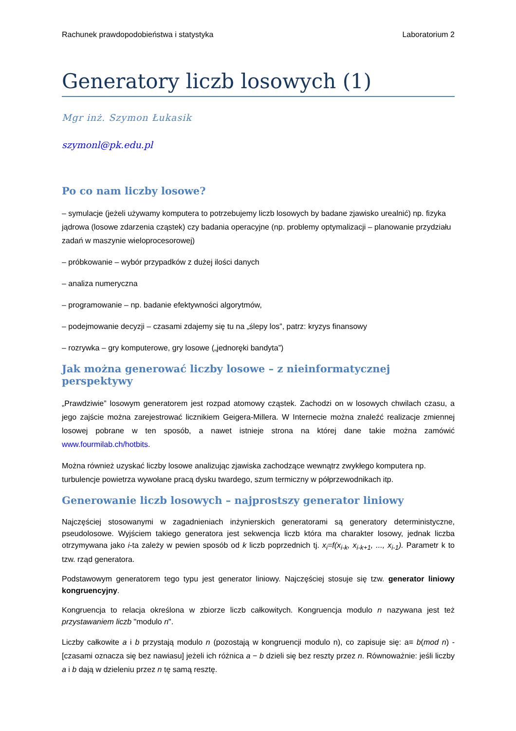Rachunek prawdopodobieństwa i statystyka Laboratorium 2
Generatory liczb losowych (1)
Mgr inż. Szymon Łukasik
szymonl@pk.edu.pl
Po co nam liczby losowe?
– symulacje (jeżeli używamy komputera to potrzebujemy liczb losowych by badane zjawisko urealnić) np. fizyka jądrowa (losowe zdarzenia cząstek) czy badania operacyjne (np. problemy optymalizacji – planowanie przydziału zadań w maszynie wieloprocesorowej)
– próbkowanie – wybór przypadków z dużej ilości danych
– analiza numeryczna
– programowanie – np. badanie efektywności algorytmów,
– podejmowanie decyzji – czasami zdajemy się tu na „ślepy los”, patrz: kryzys finansowy
– rozrywka – gry komputerowe, gry losowe („jednoręki bandyta”)
Jak można generować liczby losowe – z nieinformatycznej perspektywy
„Prawdziwie” losowym generatorem jest rozpad atomowy cząstek. Zachodzi on w losowych chwilach czasu, a jego zajście można zarejestrować licznikiem Geigera-Millera. W Internecie można znaleźć realizacje zmiennej losowej pobrane w ten sposób, a nawet istnieje strona na której dane takie można zamówić www.fourmilab.ch/hotbits.
Można również uzyskać liczby losowe analizując zjawiska zachodzące wewnątrz zwykłego komputera np. turbulencje powietrza wywołane pracą dysku twardego, szum termiczny w półprzewodnikach itp.
Generowanie liczb losowych – najprostszy generator liniowy
Najczęściej stosowanymi w zagadnieniach inżynierskich generatorami są generatory deterministyczne, pseudolosowe. Wyjściem takiego generatora jest sekwencja liczb która ma charakter losowy, jednak liczba otrzymywana jako i-ta zależy w pewien sposób od k liczb poprzednich tj. x<sub>i</sub>=f(x<sub>i-k</sub>, x<sub>i-k+1</sub>, ..., x<sub>i-1</sub>). Parametr k to tzw. rząd generatora.
Podstawowym generatorem tego typu jest generator liniowy. Najczęściej stosuje się tzw. generator liniowy kongruencyjny.
Kongruencja to relacja określona w zbiorze liczb całkowitych. Kongruencja modulo n nazywana jest też przystawaniem liczb "modulo n".
Liczby całkowite a i b przystają modulo n (pozostają w kongruencji modulo n), co zapisuje się: a≡ b(mod n) - [czasami oznacza się bez nawiasu] jeżeli ich różnica a − b dzieli się bez reszty przez n. Równoważnie: jeśli liczby a i b dają w dzieleniu przez n tę samą resztę.